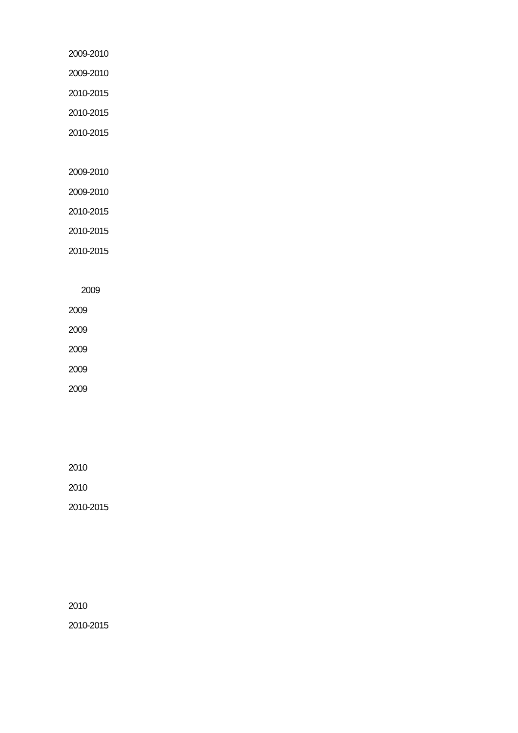2009-2010
2009-2010
2010-2015
2010-2015
2010-2015
2009-2010
2009-2010
2010-2015
2010-2015
2010-2015
2009
2009
2009
2009
2009
2009
2010
2010
2010-2015
2010
2010-2015